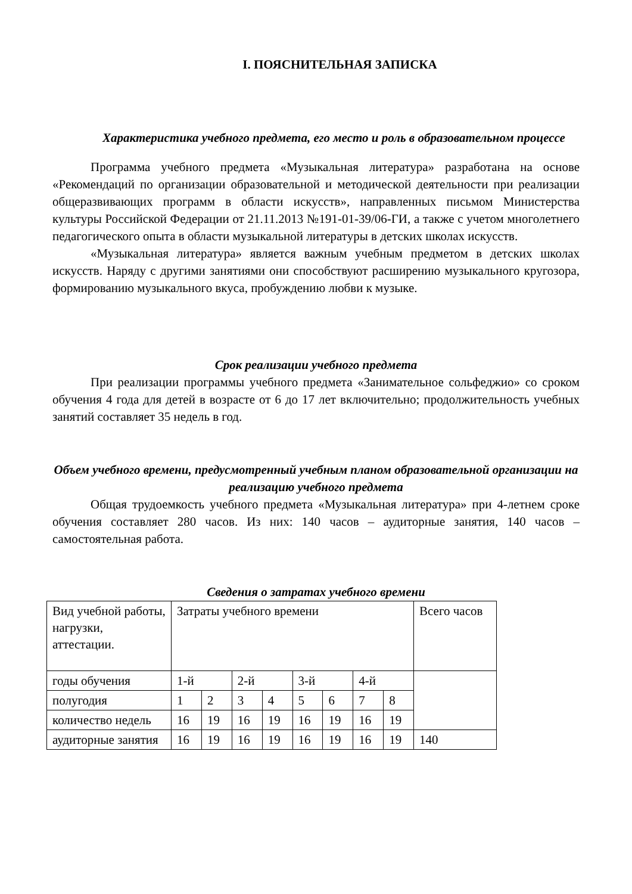I. ПОЯСНИТЕЛЬНАЯ ЗАПИСКА
Характеристика учебного предмета, его место и роль в образовательном процессе
Программа учебного предмета «Музыкальная литература» разработана на основе «Рекомендаций по организации образовательной и методической деятельности при реализации общеразвивающих программ в области искусств», направленных письмом Министерства культуры Российской Федерации от 21.11.2013 №191-01-39/06-ГИ, а также с учетом многолетнего педагогического опыта в области музыкальной литературы в детских школах искусств.
«Музыкальная литература» является важным учебным предметом в детских школах искусств. Наряду с другими занятиями они способствуют расширению музыкального кругозора, формированию музыкального вкуса, пробуждению любви к музыке.
Срок реализации учебного предмета
При реализации программы учебного предмета «Занимательное сольфеджио» со сроком обучения 4 года для детей в возрасте от 6 до 17 лет включительно; продолжительность учебных занятий составляет 35 недель в год.
Объем учебного времени, предусмотренный учебным планом образовательной организации на реализацию учебного предмета
Общая трудоемкость учебного предмета «Музыкальная литература» при 4-летнем сроке обучения составляет 280 часов. Из них: 140 часов – аудиторные занятия, 140 часов – самостоятельная работа.
Сведения о затратах учебного времени
| Вид учебной работы, нагрузки, аттестации. | Затраты учебного времени | | | | | | | | Всего часов |
| годы обучения | 1-й | | 2-й | | 3-й | | 4-й | | |
| полугодия | 1 | 2 | 3 | 4 | 5 | 6 | 7 | 8 | |
| количество недель | 16 | 19 | 16 | 19 | 16 | 19 | 16 | 19 | |
| аудиторные занятия | 16 | 19 | 16 | 19 | 16 | 19 | 16 | 19 | 140 |